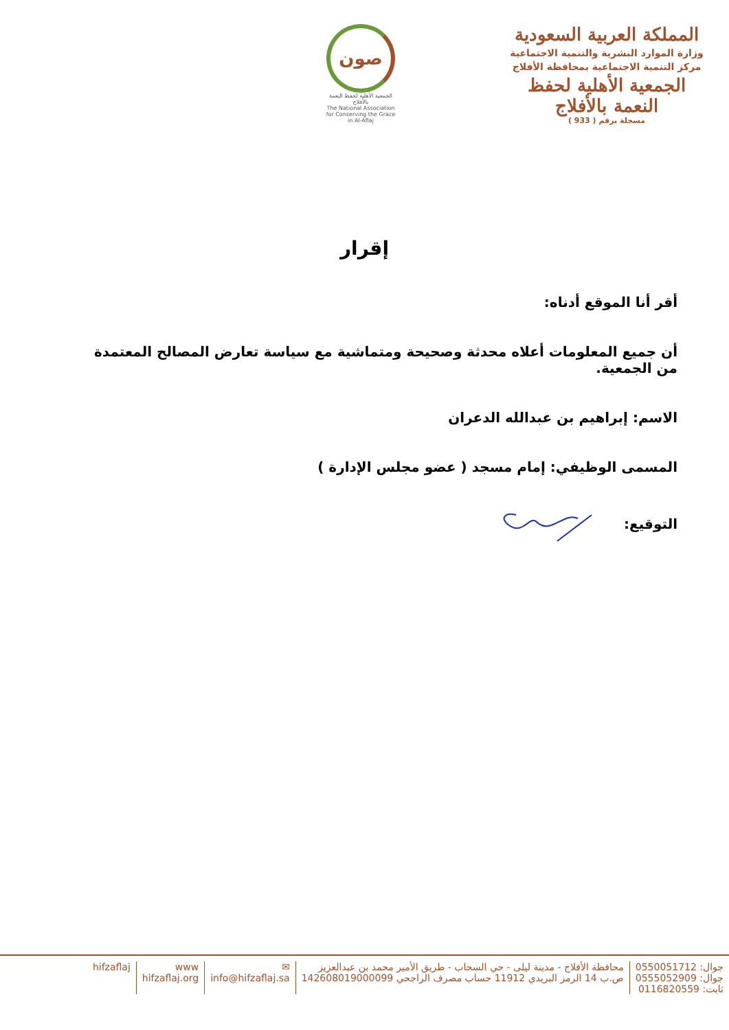المملكة العربية السعودية
وزارة الموارد البشرية والتنمية الاجتماعية
مركز التنمية الاجتماعية بمحافظة الأفلاج
الجمعية الأهلية لحفظ النعمة بالأفلاج
مسجلة برقم ( 933 )
صون
الجمعية الأهلية لحفظ النعمة بالأفلاج
The National Association for Conserving the Grace in Al-Aflaj
إقرار
أقر أنا الموقع أدناه:
أن جميع المعلومات أعلاه محدثة وصحيحة ومتماشية مع سياسة تعارض المصالح المعتمدة من الجمعية.
الاسم: إبراهيم بن عبدالله الدعران
المسمى الوظيفي: إمام مسجد ( عضو مجلس الإدارة )
التوقيع:
جوال: 0550051712
جوال: 0555052909
ثابت: 0116820559
محافظة الأفلاج - مدينة ليلى - حي السحاب - طريق الأمير محمد بن عبدالعزيز
ص.ب 14 الرمز البريدي 11912 حساب مصرف الراجحي 142608019000099
✉
info@hifzaflaj.sa
www
hifzaflaj.org
hifzaflaj